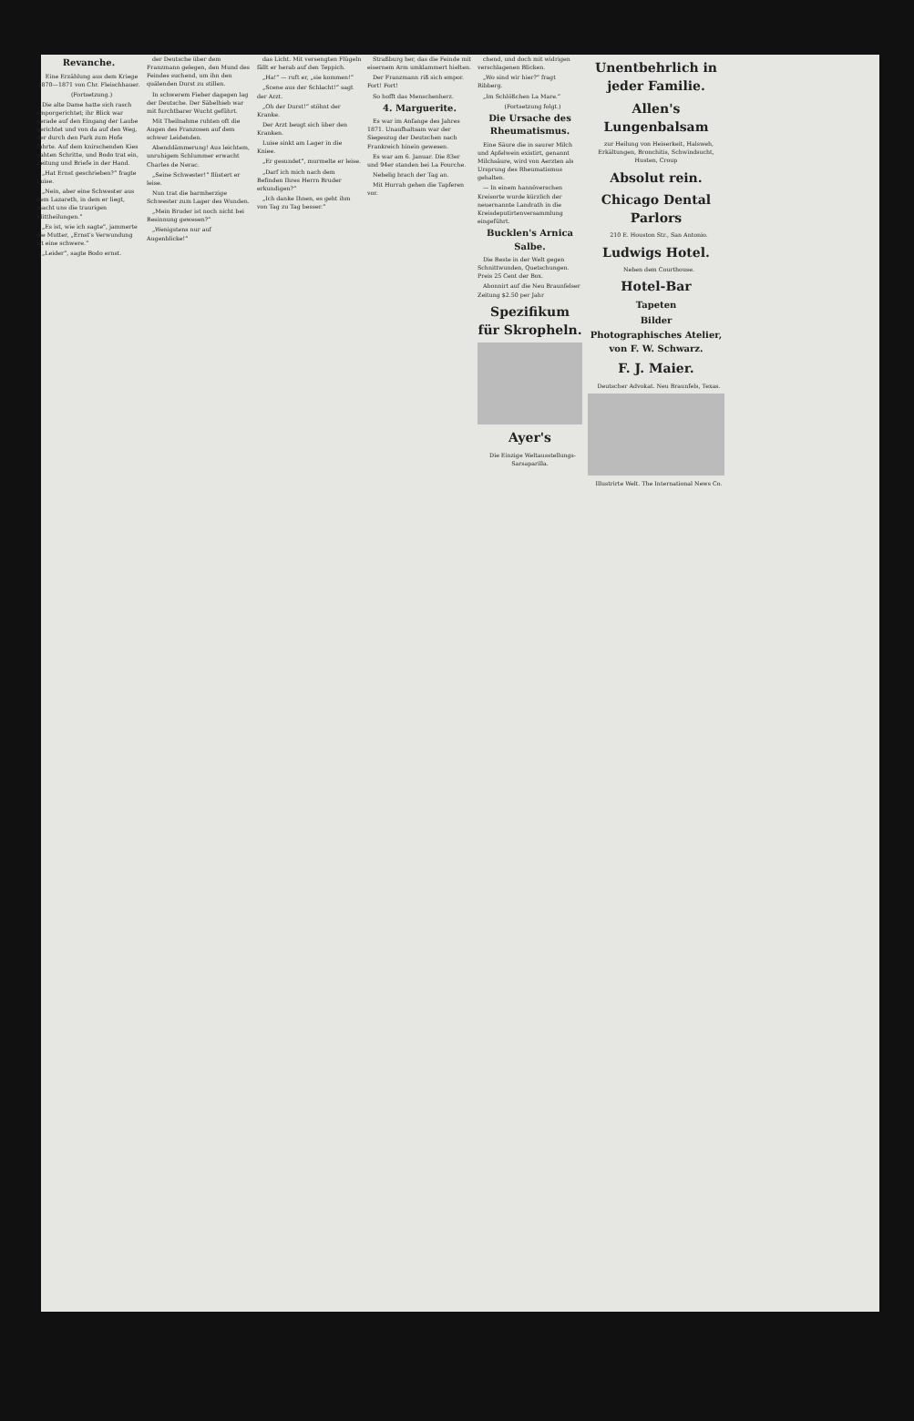Revanche.
Eine Erzählung aus dem Kriege 1870—1871 von Chr. Fleischhauer.
(Fortsetzung.)
Die alte Dame hatte sich rasch emporgerichtet; ihr Blick war gerade auf den Eingang der Laube gerichtet und von da auf den Weg, der durch den Park zum Hofe führte. Auf dem knirschenden Kies nahten Schritte, und Bodo trat ein, Zeitung und Briefe in der Hand.
„Hat Ernst geschrieben?“ fragte Luise.
„Nein, aber eine Schwester aus dem Lazareth, in dem er liegt, macht uns die traurigen Mittheilungen.“
„Es ist, wie ich sagte“, jammerte die Mutter, „Ernst's Verwundung ist eine schwere.“
„Leider“, sagte Bodo ernst.
der Deutsche über dem Franzmann gelegen, den Mund des Feindes suchend, um ihn den quälenden Durst zu stillen.
In schwerem Fieber dagegen lag der Deutsche. Der Säbelhieb war mit furchtbarer Wucht geführt.
Mit Theilnahme ruhten oft die Augen des Franzosen auf dem schwer Leidenden.
Abenddämmerung! Aus leichtem, unruhigem Schlummer erwacht Charles de Nerac.
„Seine Schwester!“ flüstert er leise.
Nun trat die barmherzige Schwester zum Lager des Wunden.
„Mein Bruder ist noch nicht bei Besinnung gewesen?“
„Wenigstens nur auf Augenblicke!“
das Licht. Mit versengten Flügeln fällt er herab auf den Teppich.
„Ha!“ — ruft er, „sie kommen!“
„Scene aus der Schlacht!“ sagt der Arzt.
„Oh der Durst!“ stöhnt der Kranke.
Der Arzt beugt sich über den Kranken.
Luise sinkt am Lager in die Kniee.
„Er gesundet“, murmelte er leise.
„Darf ich mich nach dem Befinden Ihres Herrn Bruder erkundigen?“
„Ich danke Ihnen, es geht ihm von Tag zu Tag besser.“
Straßburg her, das die Feinde mit eisernem Arm umklammert hielten.
Der Franzmann riß sich empor. Fort! Fort!
So hofft das Menschenherz.
4. Marguerite.
Es war im Anfange des Jahres 1871. Unaufhaltsam war der Siegeszug der Deutschen nach Frankreich hinein gewesen.
Es war am 6. Januar. Die 83er und 94er standen bei La Fourche.
Nebelig brach der Tag an.
Mit Hurrah gehen die Tapferen vor.
chend, und doch mit widrigen verschlagenen Blicken.
„Wo sind wir hier?“ fragt Ribberg.
„Im Schlößchen La Mare.“
(Fortsetzung folgt.)
Die Ursache des Rheumatismus.
Eine Säure die in saurer Milch und Apfelwein existirt, genannt Milchsäure, wird von Aerzten als Ursprung des Rheumatismus gehalten.
— In einem hannöverschen Kreisorte wurde kürzlich der neuernannte Landrath in die Kreisdeputirtenversammlung eingeführt.
Bucklen's Arnica Salbe.
Die Beste in der Welt gegen Schnittwunden, Quetschungen. Preis 25 Cent der Box.
Abonnirt auf die Neu Braunfelser Zeitung $2.50 per Jahr
Spezifikum für Skropheln.
Ayer's
Die Einzige Weltausstellungs-Sarsaparilla.
Unentbehrlich in jeder Familie.
Allen's Lungenbalsam
zur Heilung von Heiserkeit, Halsweh, Erkältungen, Bronchitis, Schwindsucht, Husten, Croup
Absolut rein.
Chicago Dental Parlors
210 E. Houston Str., San Antonio.
Ludwigs Hotel.
Neben dem Courthouse.
Hotel-Bar
Tapeten
Bilder
Photographisches Atelier, von F. W. Schwarz.
F. J. Maier.
Deutscher Advokat. Neu Braunfels, Texas.
Illustrirte Welt. The International News Co.